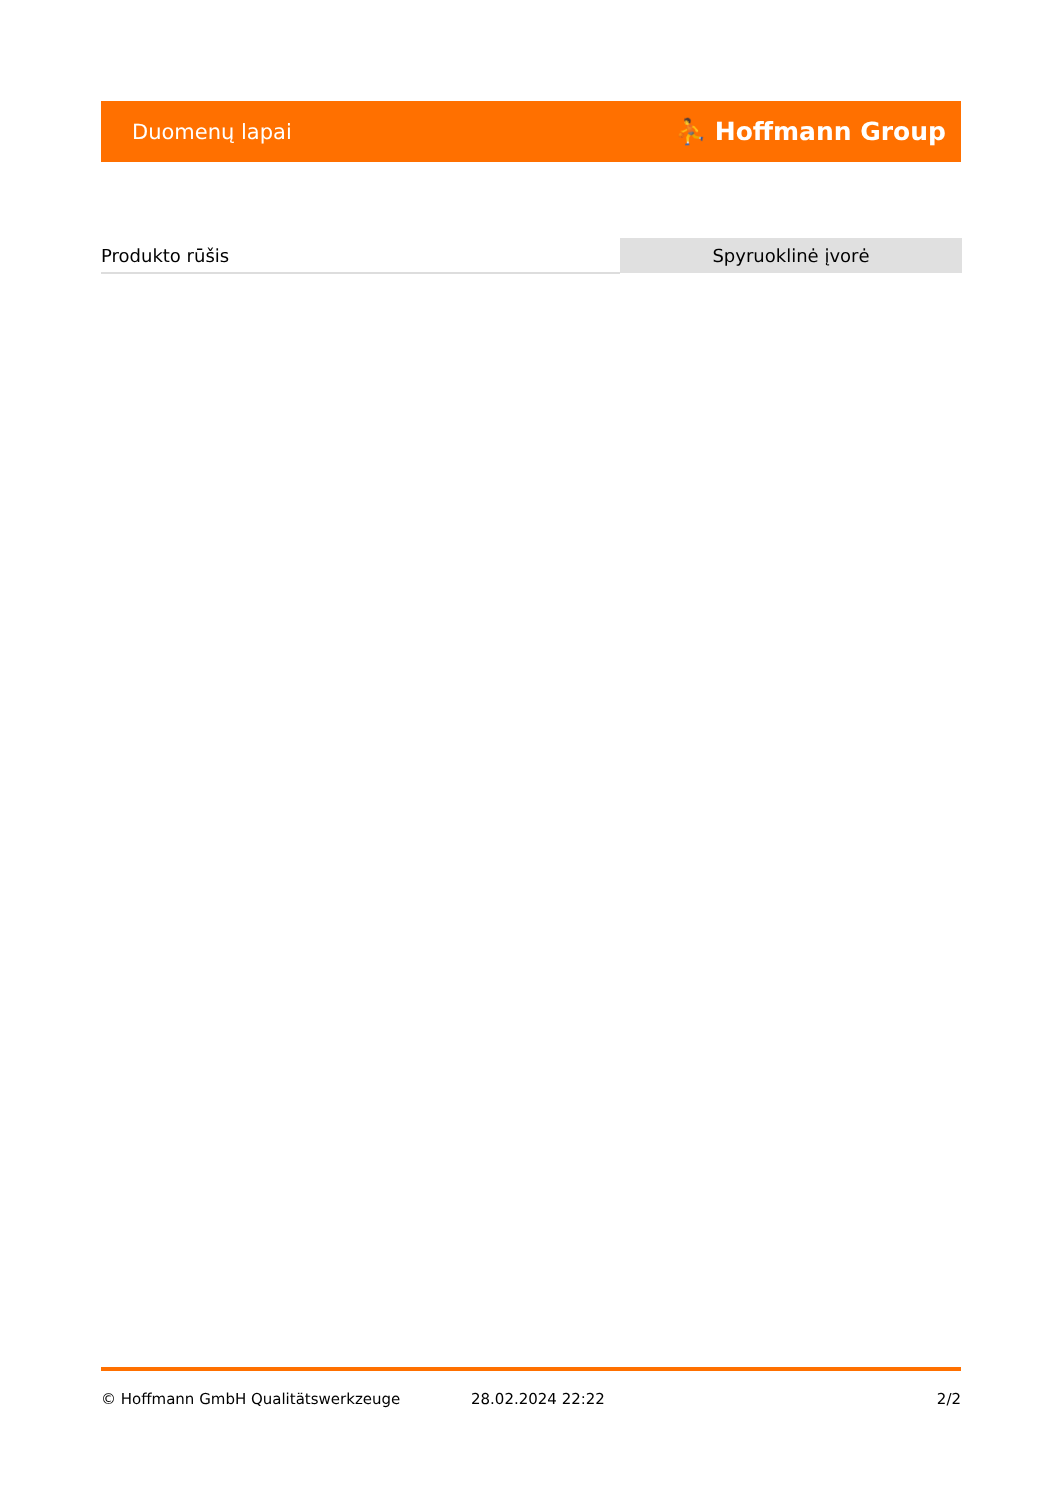Duomenų lapai ⛹ Hoffmann Group
| Produkto rūšis | Spyruoklinė įvorė |
© Hoffmann GmbH Qualitätswerkzeuge 28.02.2024 22:22 2/2